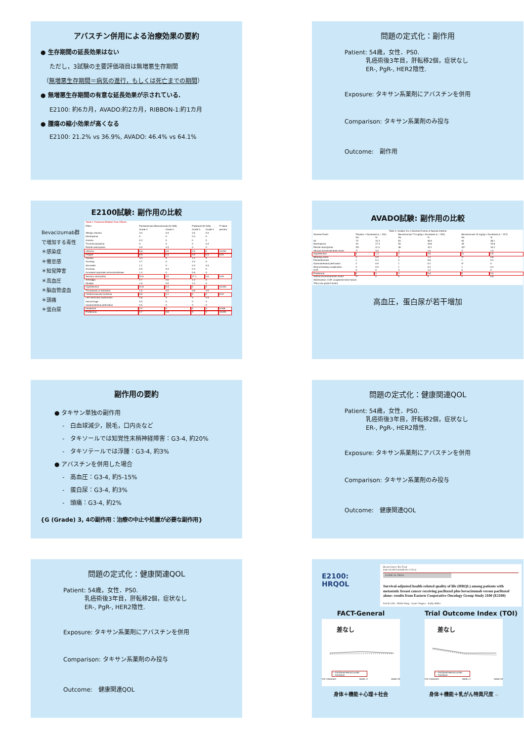アバスチン併用による治療効果の要約
● 生存期間の延長効果はない
ただし，3試験の主要評価項目は無増悪生存期間
（無増悪生存期間＝病気の進行，もしくは死亡までの期間）
● 無増悪生存期間の有意な延長効果が示されている.
E2100: 約6カ月，AVADO:約2カ月，RIBBON-1:約1カ月
● 腫瘍の縮小効果が高くなる
E2100: 21.2% vs 36.9%, AVADO: 46.4% vs 64.1%
問題の定式化：副作用
Patient: 54歳，女性．PS0.
乳癌術後3年目，肝転移2個，症状なし
ER-, PgR-, HER2陰性.
Exposure: タキサン系薬剤にアバスチンを併用
Comparison: タキサン系薬剤のみ投与
Outcome:　副作用
E2100試験: 副作用の比較
Bevacizumab群
で増加する毒性
＊感染症
＊倦怠感
＊知覚障害
＊高血圧
＊脳血管虚血
＊頭痛
＊蛋白尿
| Table 2. Treatment-Related Toxic Effects. | | | | | |
| --- | --- | --- | --- | --- | --- |
| Effect | Paclitaxel plus Bevacizumab (N=365) | | Paclitaxel (N=346) | | P Value |
| | Grade 3 | Grade 4 | Grade 3 | Grade 4 | percent |
| Allergic reaction | 3.0 | 0.3 | 2.6 | 0.3 | |
| Neutropenia | 0 | 0 | 0.3 | 0 | |
| Anemia | 0.3 | 0 | 0 | 0 | |
| Thrombocytopenia | 0 | 0 | 0 | 0.3 | |
| Febrile neutropenia | 0.5 | 0.3 | 0 | 0 | |
| Infection | 8.8 | 0.5 | 2.9 | 0 | <0.001 |
| Fatigue | 8.8 | 0.3 | 4.6 | 0.3 | 0.04 |
| Nausea | 3.3 | 0 | 1.2 | 0 | |
| Vomiting | 2.7 | 0 | 2.0 | 0 | |
| Stomatitis | 1.1 | 0 | 0.3 | 0.3 | |
| Anorexia | 0.5 | 0.3 | 0.3 | 0 | |
| Increased aspartate aminotransferase | 1.4 | 0 | 0.6 | 0 | |
| Sensory neuropathy | 23.0 | 0.5 | 17.1 | 0.6 | 0.05 |
| Arthralgia | 2.7 | 0.5 | 1.4 | 0 | |
| Myalgia | 1.6 | 0.5 | 1.2 | 0 | |
| Hypertension | 14.8 | 0.3 | 0 | 0 | <0.001 |
| Thrombosis or embolism | 1.6 | 0.5 | 0.6 | 0.9 | |
| Cerebrovascular ischemia | 0.8 | 1.1 | 0 | 0 | 0.02 |
| Left ventricular dysfunction | 0.8 | 0 | 0 | 0.3 | |
| Hemorrhage | 0.5 | 0 | 0 | 0 | |
| Gastrointestinal perforation | 0.5 | 0 | 0 | 0 | |
| Headache | 2.2 | 0 | 0 | 0 | 0.008 |
| Proteinuria | 2.7 | 0.8 | 0 | 0 | <0.001 |
AVADO試験: 副作用の比較
| Table 3. Grades 3 to 4 Adverse Events of Special Interest | | | | | | |
| --- | --- | --- | --- | --- | --- | --- |
| Adverse Event | Placebo + Docetaxel (n = 231) | | Bevacizumab 7.5 mg/kg + Docetaxel (n = 252) | | Bevacizumab 15 mg/kg + Docetaxel (n = 247) | |
| | No. | % | No. | % | No. | % |
| All | 72 | 31.2 | 93 | 36.9 | 94 | 38.1 |
| Neutropenia | 40 | 17.3 | 50 | 19.8 | 49 | 19.8 |
| Febrile neutropenia | 26* | 11.3 | 38 | 15.1 | 40* | 16.2 |
| Venous thromboembolic event | 7* | 3.0 | 4 | 1.6 | 3 | 1.2 |
| Hypertension | 3 | 1.3 | 2 | 0.8 | 11 | 4.5 |
| Bleeding event | 2 | 0.9 | 3 | 1.2 | 2* | 0.8 |
| Fistula/abscess | 1 | 0.4 | 2 | 0.8 | 1 | 0.4 |
| Gastrointestinal perforation | 2 | 0.9 | 1 | 0.4 | 0* | 0 |
| Wound-healing complication | 2 | 0.9 | 1 | 0.4 | 1 | 0.4 |
| CHF | 0 | 0 | 3 | 1.2 | 0 | 0 |
| Proteinuria | 0 | 0 | 2 | 0.8 | 5 | 2.0 |
| Arterial thromboembolic event | 0* | 0 | 0 | 0 | 2 | 0.8 |
| Abbreviation: CHF, congestive heart failure. *Plus one grade 5 event. | | | | | | |
高血圧，蛋白尿が若干増加
副作用の要約
● タキサン単独の副作用
-　白血球減少，脱毛，口内炎など
-　タキソールでは知覚性末梢神経障害：G3-4, 約20%
-　タキソテールでは浮腫：G3-4, 約3%
● アバスチンを併用した場合
-　高血圧：G3-4, 約5-15%
-　蛋白尿：G3-4, 約3%
-　頭痛：G3-4, 約2%
{G (Grade) 3, 4の副作用：治療の中止や処置が必要な副作用}
問題の定式化：健康関連QOL
Patient: 54歳，女性．PS0.
乳癌術後3年目，肝転移2個，症状なし
ER-, PgR-, HER2陰性.
Exposure: タキサン系薬剤にアバスチンを併用
Comparison: タキサン系薬剤のみ投与
Outcome:　健康関連QOL
問題の定式化：健康関連QOL
Patient: 54歳，女性．PS0.
乳癌術後3年目，肝転移2個，症状なし
ER-, PgR-, HER2陰性.
Exposure: タキサン系薬剤にアバスチンを併用
Comparison: タキサン系薬剤のみ投与
Outcome:　健康関連QOL
E2100: HRQOL
Breast Cancer Res Treat
DOI 10.1007/s10549-011-1725-6
CLINICAL TRIAL
Survival-adjusted health-related quality of life (HRQL) among patients with metastatic breast cancer receiving paclitaxel plus bevacizumab versus paclitaxel alone: results from Eastern Cooperative Oncology Group Study 2100 (E2100)
David Cella · Molin Wang · Lynne Wagner · Kathy Miller
FACT-General
差なし
— Paclitaxel+Bevacizumab
--- Paclitaxel
Pre-Treatment Week 17 Week 33
身体＋機能＋心理＋社会
Trial Outcome Index (TOI)
差なし
— Paclitaxel+Bevacizumab
--- Paclitaxel
Pre-Treatment Week 17 Week 33
身体＋機能＋乳がん特異尺度 32